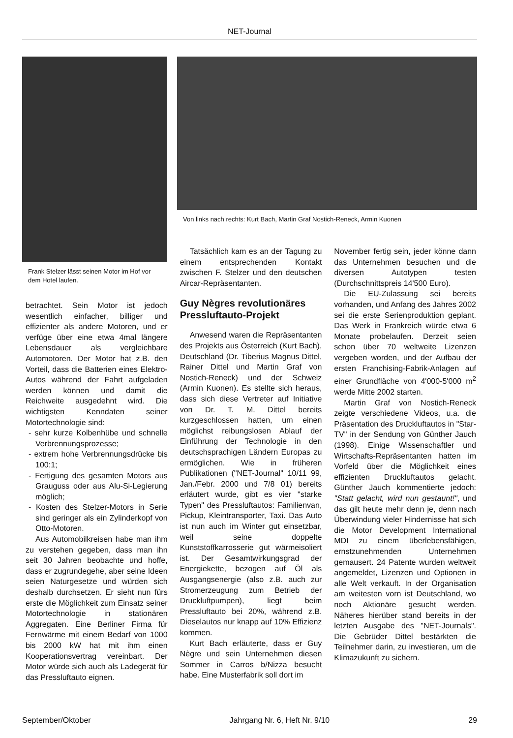NET-Journal
Frank Stelzer lässt seinen Motor im Hof vor dem Hotel laufen.
Von links nach rechts: Kurt Bach, Martin Graf Nostich-Reneck, Armin Kuonen
betrachtet. Sein Motor ist jedoch wesentlich einfacher, billiger und effizienter als andere Motoren, und er verfüge über eine etwa 4mal längere Lebensdauer als vergleichbare Automotoren. Der Motor hat z.B. den Vorteil, dass die Batterien eines Elektro-Autos während der Fahrt aufgeladen werden können und damit die Reichweite ausgedehnt wird. Die wichtigsten Kenndaten seiner Motortechnologie sind:
- sehr kurze Kolbenhübe und schnelle Verbrennungsprozesse;
- extrem hohe Verbrennungsdrücke bis 100:1;
- Fertigung des gesamten Motors aus Grauguss oder aus Alu-Si-Legierung möglich;
- Kosten des Stelzer-Motors in Serie sind geringer als ein Zylinderkopf von Otto-Motoren.
Aus Automobilkreisen habe man ihm zu verstehen gegeben, dass man ihn seit 30 Jahren beobachte und hoffe, dass er zugrundegehe, aber seine Ideen seien Naturgesetze und würden sich deshalb durchsetzen. Er sieht nun fürs erste die Möglichkeit zum Einsatz seiner Motortechnologie in stationären Aggregaten. Eine Berliner Firma für Fernwärme mit einem Bedarf von 1000 bis 2000 kW hat mit ihm einen Kooperationsvertrag vereinbart. Der Motor würde sich auch als Ladegerät für das Pressluftauto eignen.
Tatsächlich kam es an der Tagung zu einem entsprechenden Kontakt zwischen F. Stelzer und den deutschen Aircar-Repräsentanten.
Guy Nègres revolutionäres Pressluftauto-Projekt
Anwesend waren die Repräsentanten des Projekts aus Österreich (Kurt Bach), Deutschland (Dr. Tiberius Magnus Dittel, Rainer Dittel und Martin Graf von Nostich-Reneck) und der Schweiz (Armin Kuonen). Es stellte sich heraus, dass sich diese Vertreter auf Initiative von Dr. T. M. Dittel bereits kurzgeschlossen hatten, um einen möglichst reibungslosen Ablauf der Einführung der Technologie in den deutschsprachigen Ländern Europas zu ermöglichen. Wie in früheren Publikationen ("NET-Journal" 10/11 99, Jan./Febr. 2000 und 7/8 01) bereits erläutert wurde, gibt es vier "starke Typen" des Pressluftautos: Familienvan, Pickup, Kleintransporter, Taxi. Das Auto ist nun auch im Winter gut einsetzbar, weil seine doppelte Kunststoffkarrosserie gut wärmeisoliert ist. Der Gesamtwirkungsgrad der Energiekette, bezogen auf Öl als Ausgangsenergie (also z.B. auch zur Stromerzeugung zum Betrieb der Druckluftpumpen), liegt beim Pressluftauto bei 20%, während z.B. Dieselautos nur knapp auf 10% Effizienz kommen.
Kurt Bach erläuterte, dass er Guy Nègre und sein Unternehmen diesen Sommer in Carros b/Nizza besucht habe. Eine Musterfabrik soll dort im
November fertig sein, jeder könne dann das Unternehmen besuchen und die diversen Autotypen testen (Durchschnittspreis 14'500 Euro).
Die EU-Zulassung sei bereits vorhanden, und Anfang des Jahres 2002 sei die erste Serienproduktion geplant. Das Werk in Frankreich würde etwa 6 Monate probelaufen. Derzeit seien schon über 70 weltweite Lizenzen vergeben worden, und der Aufbau der ersten Franchising-Fabrik-Anlagen auf einer Grundfläche von 4'000-5'000 m<sup>2</sup> werde Mitte 2002 starten.
Martin Graf von Nostich-Reneck zeigte verschiedene Videos, u.a. die Präsentation des Druckluftautos in "Star-TV" in der Sendung von Günther Jauch (1998). Einige Wissenschaftler und Wirtschafts-Repräsentanten hatten im Vorfeld über die Möglichkeit eines effizienten Druckluftautos gelacht. Günther Jauch kommentierte jedoch: "Statt gelacht, wird nun gestaunt!", und das gilt heute mehr denn je, denn nach Überwindung vieler Hindernisse hat sich die Motor Development International MDI zu einem überlebensfähigen, ernstzunehmenden Unternehmen gemausert. 24 Patente wurden weltweit angemeldet, Lizenzen und Optionen in alle Welt verkauft. In der Organisation am weitesten vorn ist Deutschland, wo noch Aktionäre gesucht werden. Näheres hierüber stand bereits in der letzten Ausgabe des "NET-Journals". Die Gebrüder Dittel bestärkten die Teilnehmer darin, zu investieren, um die Klimazukunft zu sichern.
September/Oktober Jahrgang Nr. 6, Heft Nr. 9/10 29